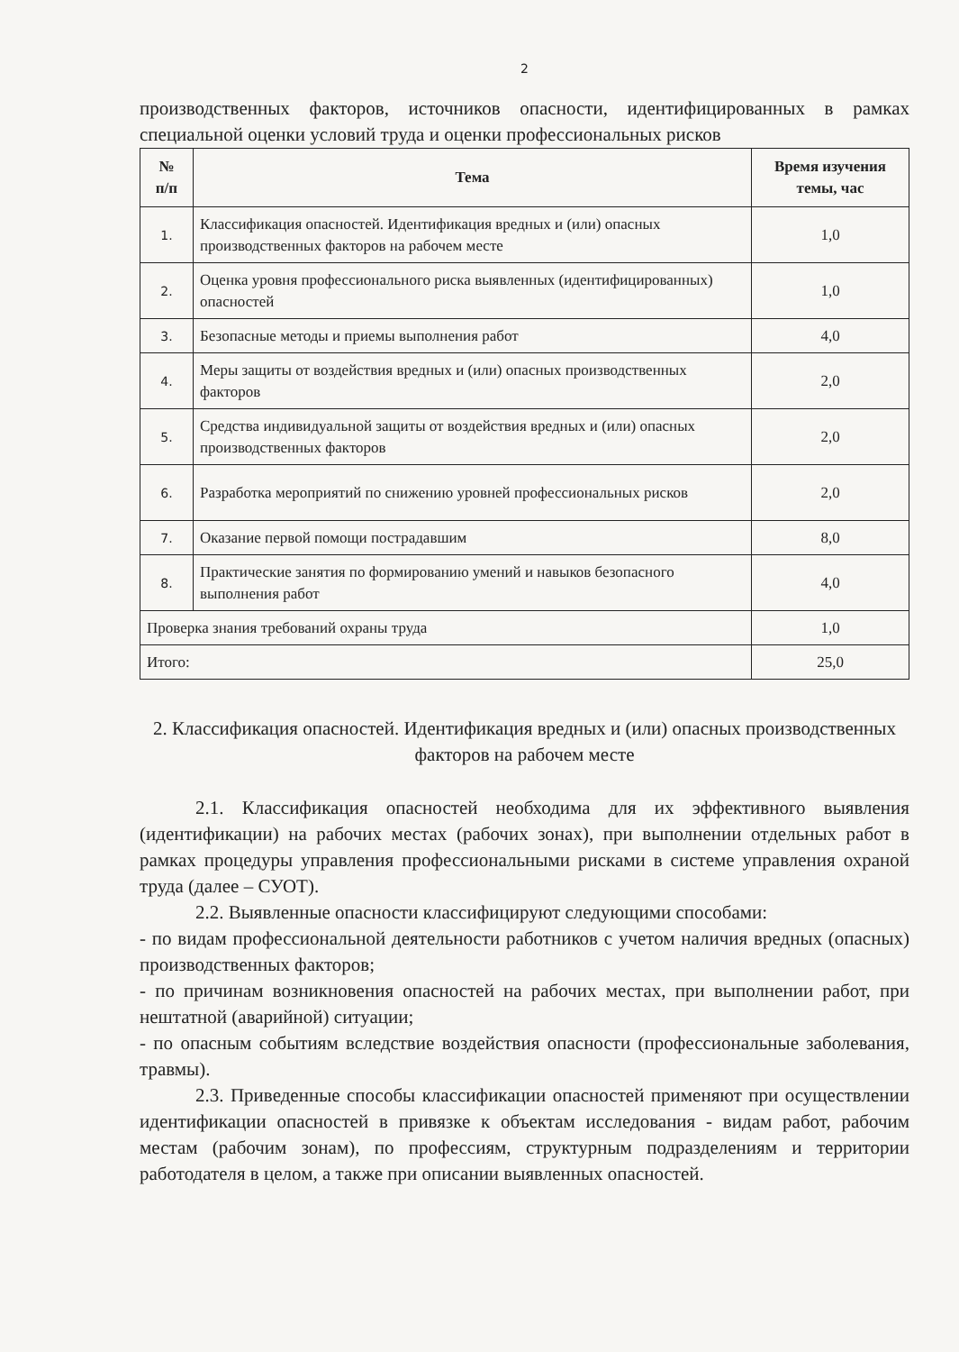2
производственных факторов, источников опасности, идентифицированных в рамках специальной оценки условий труда и оценки профессиональных рисков
| № п/п | Тема | Время изучения темы, час |
| --- | --- | --- |
| 1. | Классификация опасностей. Идентификация вредных и (или) опасных производственных факторов на рабочем месте | 1,0 |
| 2. | Оценка уровня профессионального риска выявленных (идентифицированных) опасностей | 1,0 |
| 3. | Безопасные методы и приемы выполнения работ | 4,0 |
| 4. | Меры защиты от воздействия вредных и (или) опасных производственных факторов | 2,0 |
| 5. | Средства индивидуальной защиты от воздействия вредных и (или) опасных производственных факторов | 2,0 |
| 6. | Разработка мероприятий по снижению уровней профессиональных рисков | 2,0 |
| 7. | Оказание первой помощи пострадавшим | 8,0 |
| 8. | Практические занятия по формированию умений и навыков безопасного выполнения работ | 4,0 |
| Проверка знания требований охраны труда | | 1,0 |
| Итого: | | 25,0 |
2. Классификация опасностей. Идентификация вредных и (или) опасных производственных факторов на рабочем месте
2.1. Классификация опасностей необходима для их эффективного выявления (идентификации) на рабочих местах (рабочих зонах), при выполнении отдельных работ в рамках процедуры управления профессиональными рисками в системе управления охраной труда (далее – СУОТ).
2.2. Выявленные опасности классифицируют следующими способами:
- по видам профессиональной деятельности работников с учетом наличия вредных (опасных) производственных факторов;
- по причинам возникновения опасностей на рабочих местах, при выполнении работ, при нештатной (аварийной) ситуации;
- по опасным событиям вследствие воздействия опасности (профессиональные заболевания, травмы).
2.3. Приведенные способы классификации опасностей применяют при осуществлении идентификации опасностей в привязке к объектам исследования - видам работ, рабочим местам (рабочим зонам), по профессиям, структурным подразделениям и территории работодателя в целом, а также при описании выявленных опасностей.